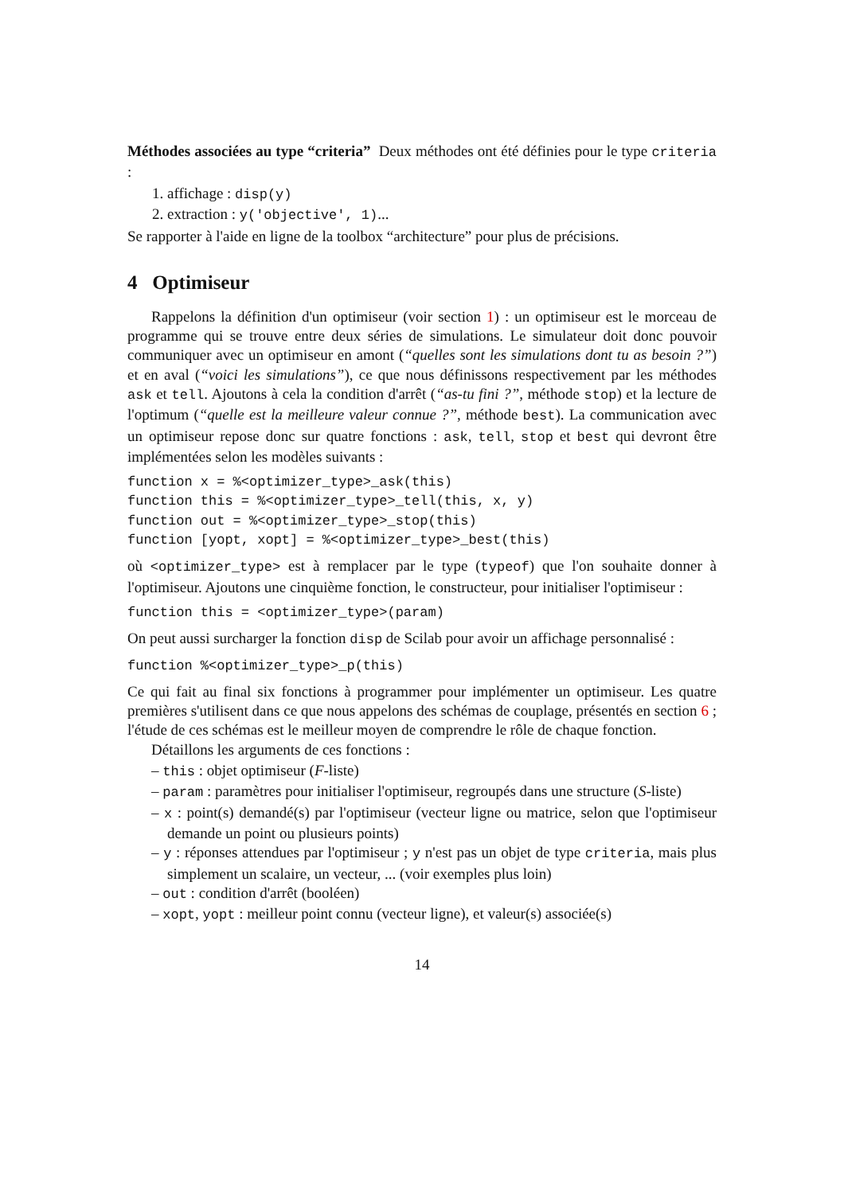Méthodes associées au type “criteria” Deux méthodes ont été définies pour le type criteria :
1. affichage : disp(y)
2. extraction : y('objective', 1)...
Se rapporter à l'aide en ligne de la toolbox “architecture” pour plus de précisions.
4 Optimiseur
Rappelons la définition d'un optimiseur (voir section 1) : un optimiseur est le morceau de programme qui se trouve entre deux séries de simulations. Le simulateur doit donc pouvoir communiquer avec un optimiseur en amont (“quelles sont les simulations dont tu as besoin ?”) et en aval (“voici les simulations”), ce que nous définissons respectivement par les méthodes ask et tell. Ajoutons à cela la condition d'arrêt (“as-tu fini ?”, méthode stop) et la lecture de l'optimum (“quelle est la meilleure valeur connue ?”, méthode best). La communication avec un optimiseur repose donc sur quatre fonctions : ask, tell, stop et best qui devront être implémentées selon les modèles suivants :
function x = %<optimizer_type>_ask(this)
function this = %<optimizer_type>_tell(this, x, y)
function out = %<optimizer_type>_stop(this)
function [yopt, xopt] = %<optimizer_type>_best(this)
où <optimizer_type> est à remplacer par le type (typeof) que l'on souhaite donner à l'optimiseur. Ajoutons une cinquième fonction, le constructeur, pour initialiser l'optimiseur :
function this = <optimizer_type>(param)
On peut aussi surcharger la fonction disp de Scilab pour avoir un affichage personnalisé :
function %<optimizer_type>_p(this)
Ce qui fait au final six fonctions à programmer pour implémenter un optimiseur. Les quatre premières s'utilisent dans ce que nous appelons des schémas de couplage, présentés en section 6 ; l'étude de ces schémas est le meilleur moyen de comprendre le rôle de chaque fonction.
Détaillons les arguments de ces fonctions :
– this : objet optimiseur (F-liste)
– param : paramètres pour initialiser l'optimiseur, regroupés dans une structure (S-liste)
– x : point(s) demandé(s) par l'optimiseur (vecteur ligne ou matrice, selon que l'optimiseur demande un point ou plusieurs points)
– y : réponses attendues par l'optimiseur ; y n'est pas un objet de type criteria, mais plus simplement un scalaire, un vecteur, ... (voir exemples plus loin)
– out : condition d'arrêt (booléen)
– xopt, yopt : meilleur point connu (vecteur ligne), et valeur(s) associée(s)
14